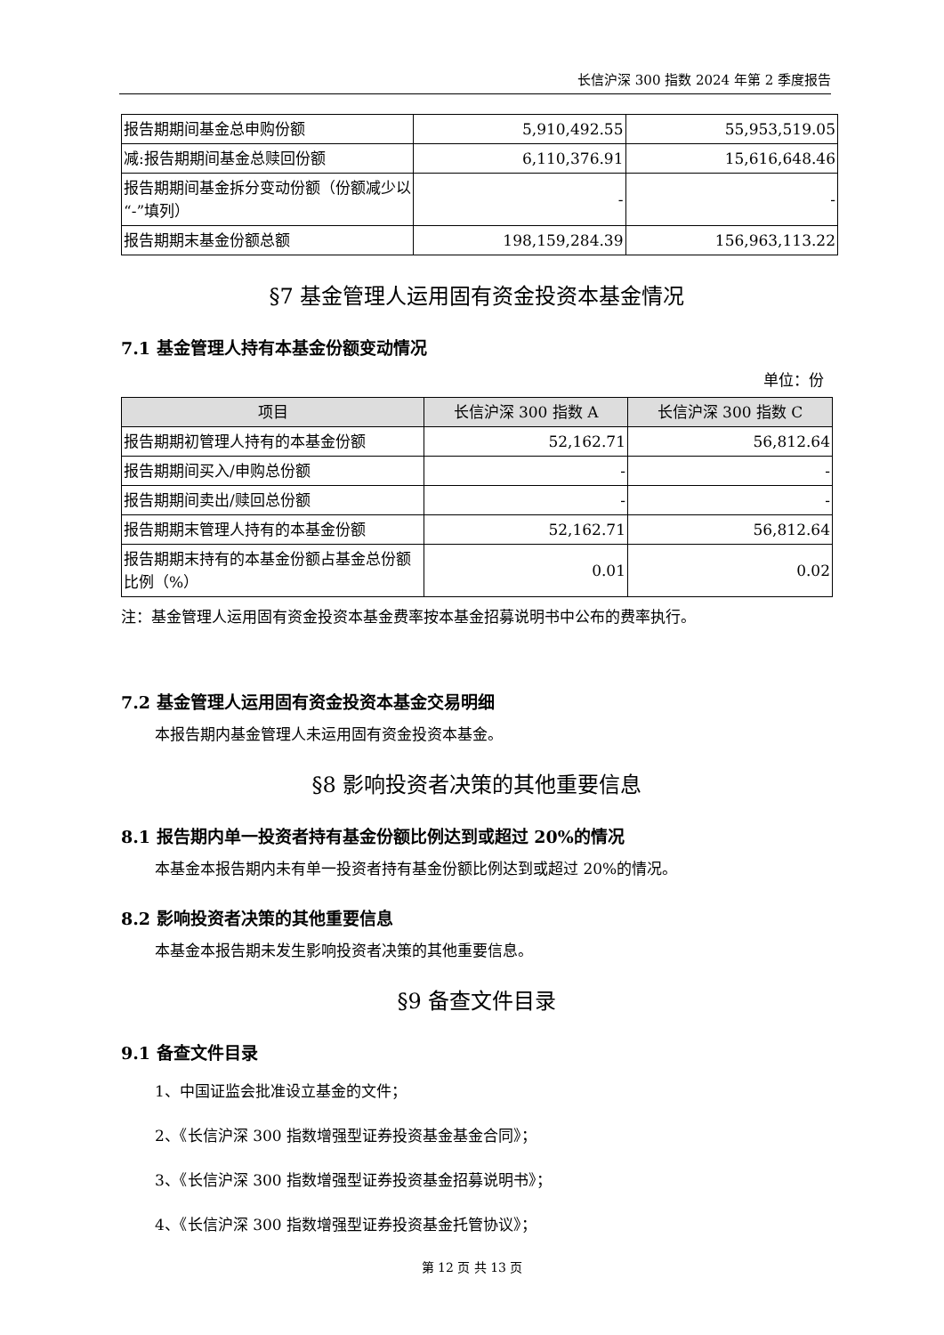长信沪深 300 指数 2024 年第 2 季度报告
| 报告期期间基金总申购份额 | 5,910,492.55 | 55,953,519.05 |
| 减:报告期期间基金总赎回份额 | 6,110,376.91 | 15,616,648.46 |
| 报告期期间基金拆分变动份额（份额减少以“-”填列） | - | - |
| 报告期期末基金份额总额 | 198,159,284.39 | 156,963,113.22 |
§7 基金管理人运用固有资金投资本基金情况
7.1 基金管理人持有本基金份额变动情况
单位：份
| 项目 | 长信沪深 300 指数 A | 长信沪深 300 指数 C |
| --- | --- | --- |
| 报告期期初管理人持有的本基金份额 | 52,162.71 | 56,812.64 |
| 报告期期间买入/申购总份额 | - | - |
| 报告期期间卖出/赎回总份额 | - | - |
| 报告期期末管理人持有的本基金份额 | 52,162.71 | 56,812.64 |
| 报告期期末持有的本基金份额占基金总份额比例（%） | 0.01 | 0.02 |
注：基金管理人运用固有资金投资本基金费率按本基金招募说明书中公布的费率执行。
7.2 基金管理人运用固有资金投资本基金交易明细
本报告期内基金管理人未运用固有资金投资本基金。
§8 影响投资者决策的其他重要信息
8.1 报告期内单一投资者持有基金份额比例达到或超过 20%的情况
本基金本报告期内未有单一投资者持有基金份额比例达到或超过 20%的情况。
8.2 影响投资者决策的其他重要信息
本基金本报告期未发生影响投资者决策的其他重要信息。
§9 备查文件目录
9.1 备查文件目录
1、中国证监会批准设立基金的文件；
2、《长信沪深 300 指数增强型证券投资基金基金合同》；
3、《长信沪深 300 指数增强型证券投资基金招募说明书》；
4、《长信沪深 300 指数增强型证券投资基金托管协议》；
第 12 页 共 13 页